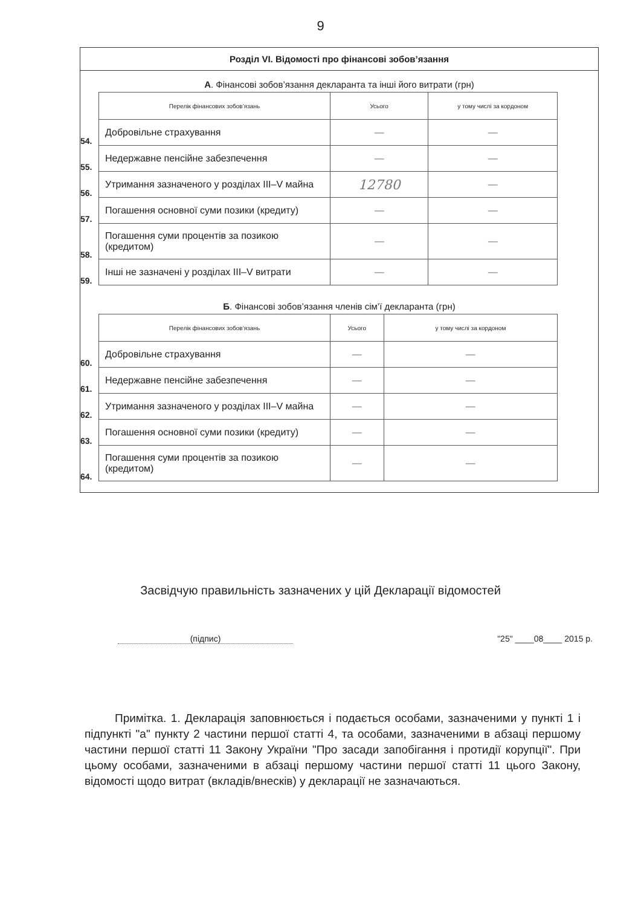9
Розділ VI. Відомості про фінансові зобов’язання
А. Фінансові зобов’язання декларанта та інші його витрати (грн)
| | Перелік фінансових зобов’язань | Усього | у тому числі за кордоном |
| 54. | Добровільне страхування | — | — |
| 55. | Недержавне пенсійне забезпечення | — | — |
| 56. | Утримання зазначеного у розділах III–V майна | 12780 | — |
| 57. | Погашення основної суми позики (кредиту) | — | — |
| 58. | Погашення суми процентів за позикою (кредитом) | — | — |
| 59. | Інші не зазначені у розділах III–V витрати | — | — |
Б. Фінансові зобов’язання членів сім’ї декларанта (грн)
| | Перелік фінансових зобов’язань | Усього | у тому числі за кордоном |
| 60. | Добровільне страхування | — | — |
| 61. | Недержавне пенсійне забезпечення | — | — |
| 62. | Утримання зазначеного у розділах III–V майна | — | — |
| 63. | Погашення основної суми позики (кредиту) | — | — |
| 64. | Погашення суми процентів за позикою (кредитом) | — | — |
Засвідчую правильність зазначених у цій Декларації відомостей
(підпис) "25" ____08____ 2015 р.
Примітка. 1. Декларація заповнюється і подається особами, зазначеними у пункті 1 і підпункті "а" пункту 2 частини першої статті 4, та особами, зазначеними в абзаці першому частини першої статті 11 Закону України "Про засади запобігання і протидії корупції". При цьому особами, зазначеними в абзаці першому частини першої статті 11 цього Закону, відомості щодо витрат (вкладів/внесків) у декларації не зазначаються.